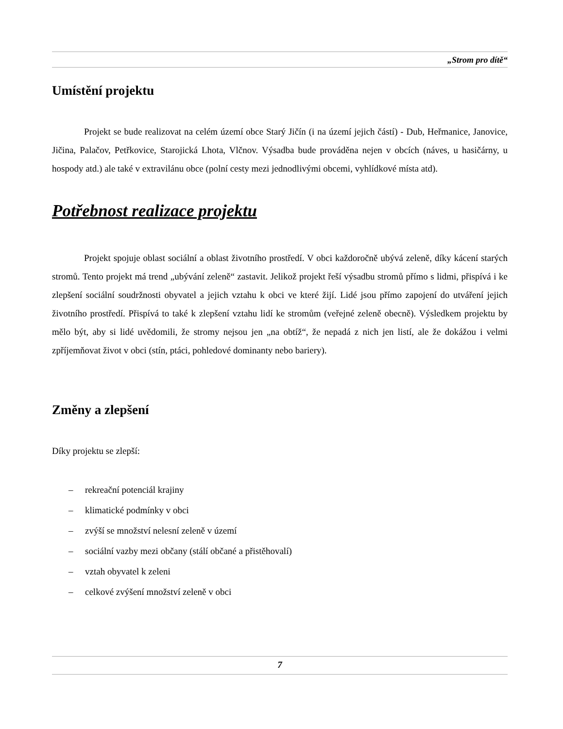„Strom pro dítě“
Umístění projektu
Projekt se bude realizovat na celém území obce Starý Jičín (i na území jejich částí) - Dub, Heřmanice, Janovice, Jičina, Palačov, Petřkovice, Starojická Lhota, Vlčnov. Výsadba bude prováděna nejen v obcích (náves, u hasičárny, u hospody atd.) ale také v extravilánu obce (polní cesty mezi jednodlivými obcemi, vyhlídkové místa atd).
Potřebnost realizace projektu
Projekt spojuje oblast sociální a oblast životního prostředí. V obci každoročně ubývá zeleně, díky kácení starých stromů. Tento projekt má trend „ubývání zeleně“ zastavit. Jelikož projekt řeší výsadbu stromů přímo s lidmi, přispívá i ke zlepšení sociální soudržnosti obyvatel a jejich vztahu k obci ve které žijí. Lidé jsou přímo zapojení do utváření jejich životního prostředí. Přispívá to také k zlepšení vztahu lidí ke stromům (veřejné zeleně obecně). Výsledkem projektu by mělo být, aby si lidé uvědomili, že stromy nejsou jen „na obtíž“, že nepadá z nich jen listí, ale že dokážou i velmi zpříjemňovat život v obci (stín, ptáci, pohledové dominanty nebo bariery).
Změny a zlepšení
Díky projektu se zlepší:
– rekreační potenciál krajiny
– klimatické podmínky v obci
– zvýší se množství nelesní zeleně v území
– sociální vazby mezi občany (stálí občané a přistěhovalí)
– vztah obyvatel k zeleni
– celkové zvýšení množství zeleně v obci
7